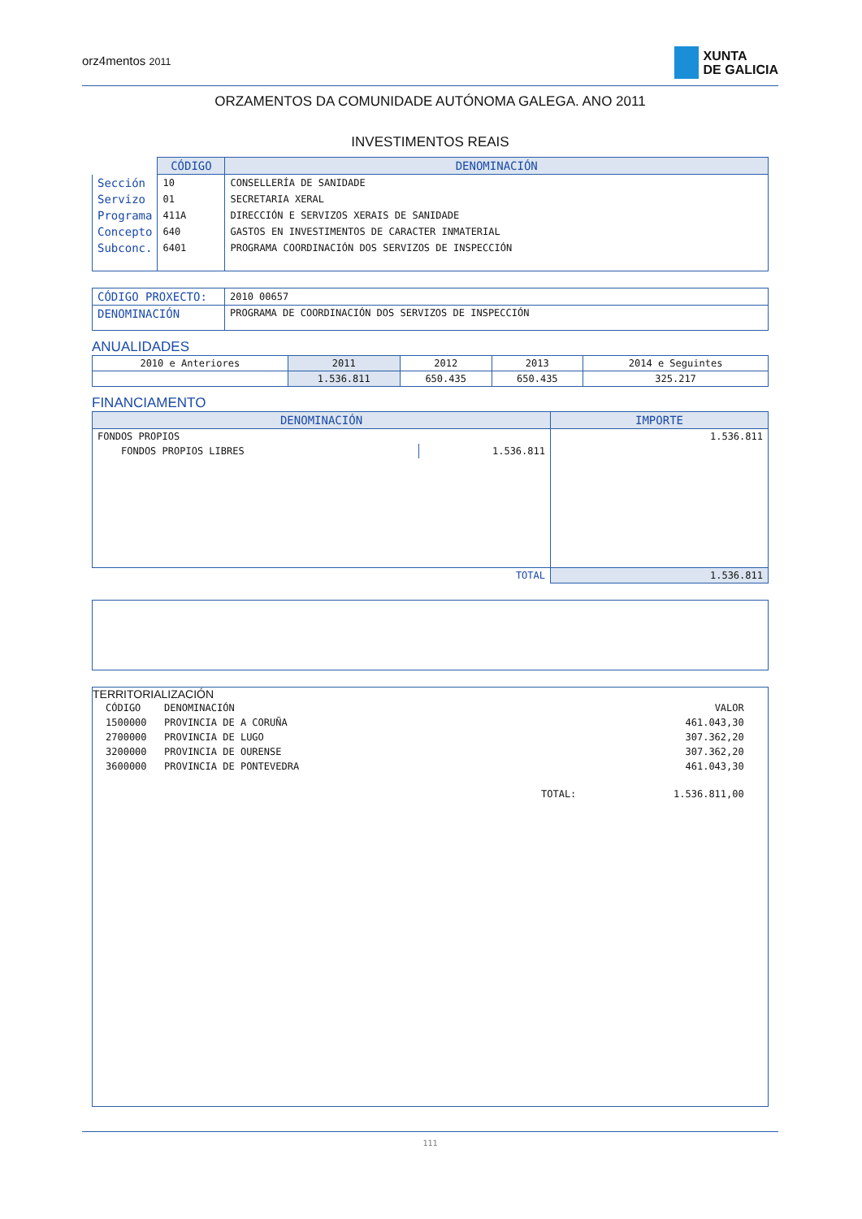orz4mentos 2011
XUNTA
DE GALICIA
ORZAMENTOS DA COMUNIDADE AUTÓNOMA GALEGA. ANO 2011
INVESTIMENTOS REAIS
| | CÓDIGO | DENOMINACIÓN |
| Sección | 10 | CONSELLERÍA DE SANIDADE |
| Servizo | 01 | SECRETARIA XERAL |
| Programa | 411A | DIRECCIÓN E SERVIZOS XERAIS DE SANIDADE |
| Concepto | 640 | GASTOS EN INVESTIMENTOS DE CARACTER INMATERIAL |
| Subconc. | 6401 | PROGRAMA COORDINACIÓN DOS SERVIZOS DE INSPECCIÓN |
| CÓDIGO PROXECTO: | 2010 00657 |
| DENOMINACIÓN | PROGRAMA DE COORDINACIÓN DOS SERVIZOS DE INSPECCIÓN |
ANUALIDADES
| 2010 e Anteriores | 2011 | 2012 | 2013 | 2014 e Seguintes |
| | 1.536.811 | 650.435 | 650.435 | 325.217 |
FINANCIAMENTO
| DENOMINACIÓN | | IMPORTE |
| --- | --- | --- |
| FONDOS PROPIOS | | 1.536.811 |
| FONDOS PROPIOS LIBRES | 1.536.811 | |
| TOTAL | | 1.536.811 |
TERRITORIALIZACIÓN
| CÓDIGO | DENOMINACIÓN | VALOR |
| 1500000 | PROVINCIA DE A CORUÑA | 461.043,30 |
| 2700000 | PROVINCIA DE LUGO | 307.362,20 |
| 3200000 | PROVINCIA DE OURENSE | 307.362,20 |
| 3600000 | PROVINCIA DE PONTEVEDRA | 461.043,30 |
| | TOTAL: | 1.536.811,00 |
111